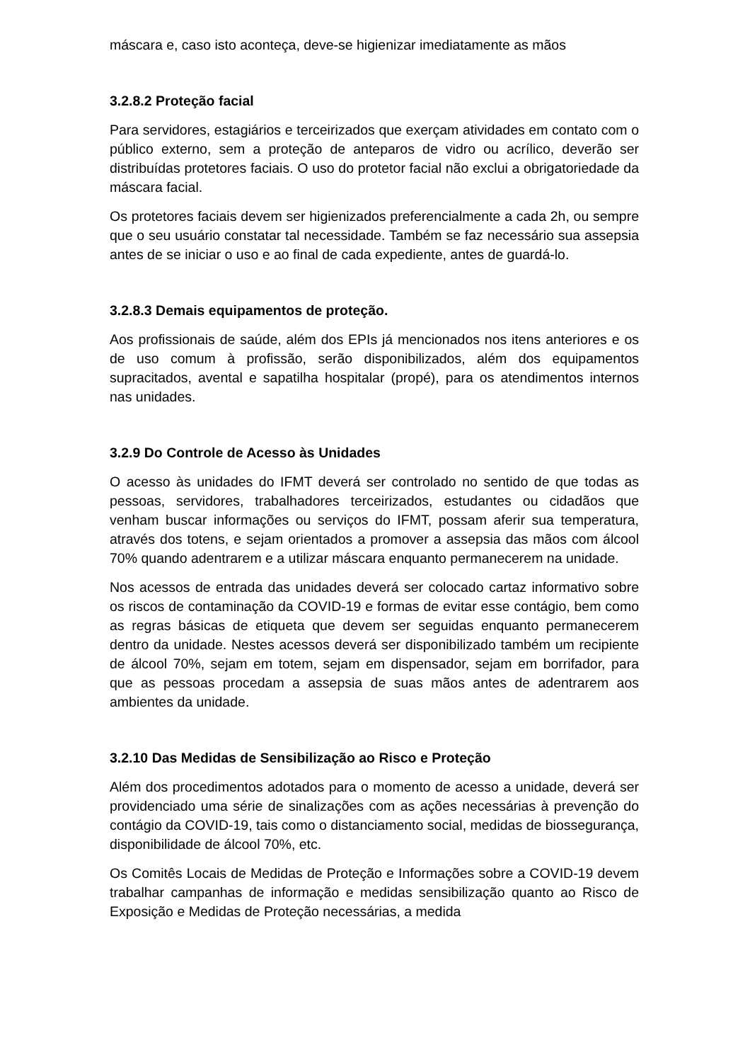máscara e, caso isto aconteça, deve-se higienizar imediatamente as mãos
3.2.8.2 Proteção facial
Para servidores, estagiários e terceirizados que exerçam atividades em contato com o público externo, sem a proteção de anteparos de vidro ou acrílico, deverão ser distribuídas protetores faciais. O uso do protetor facial não exclui a obrigatoriedade da máscara facial.
Os protetores faciais devem ser higienizados preferencialmente a cada 2h, ou sempre que o seu usuário constatar tal necessidade. Também se faz necessário sua assepsia antes de se iniciar o uso e ao final de cada expediente, antes de guardá-lo.
3.2.8.3 Demais equipamentos de proteção.
Aos profissionais de saúde, além dos EPIs já mencionados nos itens anteriores e os de uso comum à profissão, serão disponibilizados, além dos equipamentos supracitados, avental e sapatilha hospitalar (propé), para os atendimentos internos nas unidades.
3.2.9 Do Controle de Acesso às Unidades
O acesso às unidades do IFMT deverá ser controlado no sentido de que todas as pessoas, servidores, trabalhadores terceirizados, estudantes ou cidadãos que venham buscar informações ou serviços do IFMT, possam aferir sua temperatura, através dos totens, e sejam orientados a promover a assepsia das mãos com álcool 70% quando adentrarem e a utilizar máscara enquanto permanecerem na unidade.
Nos acessos de entrada das unidades deverá ser colocado cartaz informativo sobre os riscos de contaminação da COVID-19 e formas de evitar esse contágio, bem como as regras básicas de etiqueta que devem ser seguidas enquanto permanecerem dentro da unidade. Nestes acessos deverá ser disponibilizado também um recipiente de álcool 70%, sejam em totem, sejam em dispensador, sejam em borrifador, para que as pessoas procedam a assepsia de suas mãos antes de adentrarem aos ambientes da unidade.
3.2.10 Das Medidas de Sensibilização ao Risco e Proteção
Além dos procedimentos adotados para o momento de acesso a unidade, deverá ser providenciado uma série de sinalizações com as ações necessárias à prevenção do contágio da COVID-19, tais como o distanciamento social, medidas de biossegurança, disponibilidade de álcool 70%, etc.
Os Comitês Locais de Medidas de Proteção e Informações sobre a COVID-19 devem trabalhar campanhas de informação e medidas sensibilização quanto ao Risco de Exposição e Medidas de Proteção necessárias, a medida